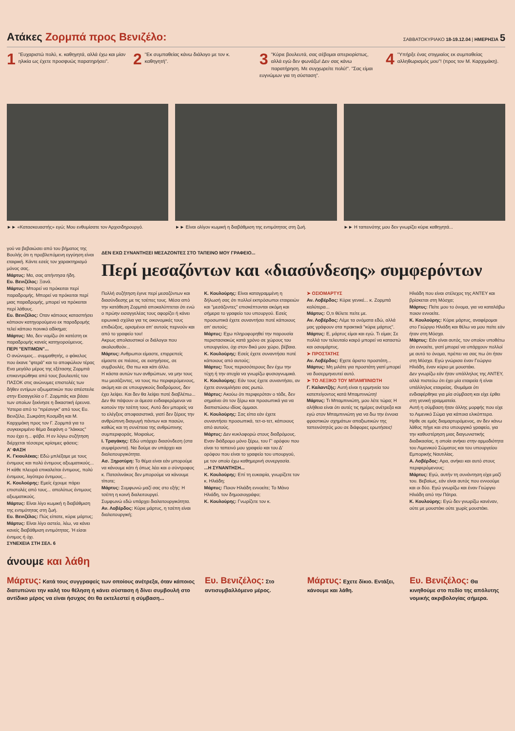Ατάκες Ζορμπά προς Βενιζέλο:
ΣΑΒΒΑΤΟΚΥΡΙΑΚΟ 18-19.12.04 | ΗΜΕΡΗΣΙΑ 5
1 "Ευχαριστώ πολύ, κ. καθηγητά, αλλά έχω και μίαν ηλικία ως έχετε προσφυώς παρατηρήσει".
2 "Εκ συμπαθείας κάνω διάλογο με τον κ. καθηγητή".
3 "Κύριε βουλευτά, σας σέβομαι απεριορίστως, αλλά εγώ δεν φωνάζω! Δεν σας κάνω παρατήρηση. Με συγχωρείτε πολύ!". "Σας είμαι ευγνώμων για τη σύσταση".
4 "Υπήρξε ένας στιγμιαίος εκ συμπαθείας αλληθωρισμός μου"! (προς τον Μ. Καρχιμάκη).
►► «Κατασκευαστής» εγώ; Μου ενθυμίσατε τον Αρχισιδηρουργό.
►► Είναι ολίγον κωμική η διαβάθμιση της εντιμότητας στη ζωή.
►► Η ταπεινότης μου δεν γνωρίζει κύριε καθηγητά...
γού να βεβαιώσει από του βήματος της Βουλής ότι η προβλεπόμενη εγγύηση είναι εταιρική. Κάντε εσείς τον χαρακτηρισμό μόνος σας.
Μάρτυς: Μα, σας απήντησα ήδη.
Ευ. Βενιζέλος: Ξανά.
Μάρτυς: Μπορεί να πρόκειται περί παραδρομής. Μπορεί να πρόκειται περί μιας παραδρομής, μπορεί να πρόκειται περί λάθους.
Ευ. Βενιζέλος: Οταν κάποιος κατασπήσει κάποιον κατηγορούμενο εκ παραδρομής τελεί κάποιο ποινικό αδίκημα;
Μάρτυς: Μα, δεν νομίζω ότι κατέστη εκ παραδρομής κανείς κατηγορούμενος.
ΠΕΡΙ "ΕΝΤΙΜΩΝ"...
Ο ανώνυμος... συμμαθητής, ο φάκελος που έκανε "φτερά" και το αποφώλιον τέρας
Ενα μεγάλο μέρος της εξέτασης Ζορμπά επικεντρώθηκε από τους βουλευτές του ΠΑΣΟΚ στις ανώνυμες επιστολές των δήθεν εντίμων αξιωματικών που απέστειλε στην Εισαγγελία ο Γ. Ζορμπάς και βάσει των οποίων ξεκίνησε η δικαστική έρευνα. Υστερα από το "πρέσινγκ" από τους Ευ. Βενιζέλο, Σωκράτη Κοσμίδη και Μ. Καρχιμάκη προς τον Γ. Ζορμπά για το συγκεκριμένο θέμα διεφάνη ο "λάκκος" που έχει η... φάβα. Η εν λόγω συζήτηση διέρχεται τέσσερις κρίσιμες φάσεις:
Α' ΦΑΣΗ
Κ. Γκιουλέκας: Εδώ μπλέξαμε με τους έντιμους και πολύ έντιμους αξιωματικούς... Η κάθε πλευρά επικαλείται έντιμους, πολύ έντιμους, λιγότερο έντιμους...
Κ. Κουλούρης: Εμείς έχουμε πάρει επιστολές από τους... απολύτως έντιμους αξιωματικούς.
Μάρτυς: Είναι λίγο κωμική η διαβάθμιση της εντιμότητας στη ζωή.
Ευ. Βενιζέλος: Πώς είπατε, κύριε μάρτυς;
Μάρτυς: Είναι λίγο αστείο, λέω, να κάνει κανείς διαβάθμιση εντιμότητας. Ή είσαι έντιμος ή όχι.
ΣΥΝΕΧΕΙΑ ΣΤΗ ΣΕΛ. 6
ΔΕΝ ΕΧΩ ΣΥΝΑΝΤΗΣΕΙ ΜΕΣΑΖΟΝΤΕΣ ΣΤΟ ΤΑΠΕΙΝΟ ΜΟΥ ΓΡΑΦΕΙΟ...
Περί μεσαζόντων και «διασύνδεσης» συμφερόντων
Πολλή συζήτηση έγινε περί μεσαζόντων και διασύνδεσης με τις τσέπες τους. Μέσα από την κατάθεση Ζορμπά αποκαλύπτεται ότι ενώ ο πρώην εισαγγελέας τους αφορίζει ή κάνει ειρωνικά σχόλια για τις οικονομικές τους επιδιώξεις, ορισμένοι απ' αυτούς περνούν και από το γραφείο του!
Ακρως απολαυστικοί οι διάλογοι που ακολουθούν...
Μάρτυς: Ανθρωποι είμαστε, επιρρεπείς είμαστε σε πιέσεις, σε εισηγήσεις, σε συμβουλές. Θα πω και κάτι άλλο.
Η κάστα αυτών των ανθρώπων, να μην τους πω μεσάζοντες, να τους πω περιφερόμενους, ακόμη και σε υπουργικούς διαδρόμους, δεν έχει λείψει. Και δεν θα λείψει ποτέ διαβλέπω...
Δεν θα πάψουν οι άμεσα ενδιαφερόμενοι να κοιτούν την τσέπη τους. Αυτό δεν μπορείς να το ελέγξεις αποφασιστικά, γιατί δεν ξέρεις την ανθρώπινη διαγωγή πάντων και πασών, καθώς και τη συνέπεια της ανθρώπινης συμπεριφοράς. Μοιραίως.
Ι. Τραγάκης: Εδώ υπάρχει διασύνδεση (στα συμφέροντα). Να δούμε αν υπάρχει και διαλειτουργικότητα.
Ασ. Ξηροτύρη: Το θέμα είναι εάν μπορούμε να κάνουμε κάτι ή όπως λέει και ο σύντροφος κ. Πατσιλινάκος δεν μπορούμε να κάνουμε τίποτε;
Μάρτυς: Συμφωνώ μαζί σας στο εξής: Η τσέπη η κοινή διαλειτουργεί.
Συμφωνώ εδώ υπάρχει διαλειτουργικότητα.
Αν. Λοβέρδος: Κύριε μάρτυς, η τσέπη είναι διαλειτουργική;
Κ. Κουλούρης: Είναι καταγραμμένη η δήλωσή σας ότι πολλοί εκπρόσωποι εταιρειών και "μεσάζοντες" επισκέπτονται ακόμη και σήμερα το γραφείο του υπουργού. Εσείς προσωπικά έχετε συναντήσει ποτέ κάποιους απ' αυτούς;
Μάρτυς: Εχω πληροφορηθεί την παρουσία περιστασιακώς κατά χρόνο σε χώρους του υπουργείου, όχι στον δικό μου χώρο, βέβαια.
Κ. Κουλούρης: Εσείς έχετε συναντήσει ποτέ κάποιους από αυτούς;
Μάρτυς: Τους περισσότερους δεν έχω την τύχη ή την ατυχία να γνωρίζω φυσιογνωμικά.
Κ. Κουλούρης: Εάν τους έχετε συναντήσει, αν έχετε συνομιλήσει σας ρωτώ.
Μάρτυς: Ακούω ότι περιφερόταν ο τάδε, δεν σημαίνει ότι τον ξέρω και προσωπικά για να διαπιστώσω ιδίοις όμμασι.
Κ. Κουλούρης: Σας είπα εάν έχετε συναντήσει προσωπικά, τετ-α-τετ, κάποιους από αυτούς.
Μάρτυς: Δεν κυκλοφορώ στους διαδρόμους. Εναν διάδρομο μόνο ξέρω, του Γ' ορόφου που είναι το ταπεινό μου γραφείο και του Δ' ορόφου που είναι το γραφείο του υπουργού, με τον οποίο έχω καθημερινή συνεργασία.
...Η ΣΥΝΑΝΤΗΣΗ...
Κ. Κουλούρης: Επί τη ευκαιρία, γνωρίζετε τον κ. Ηλιάδη;
Μάρτυς: Ποιον Ηλιάδη εννοείτε; Το Μάνο Ηλιάδη, τον δημοσιογράφο;
Κ. Κουλούρης: Γνωρίζετε τον κ.
➤ ΟΣΙΟΜΑΡΤΥΣ
Αν. Λοβέρδος: Κύριε γενικέ... κ. Ζορμπά καλύτερα...
Μάρτυς: Ο,τι θέλετε πείτε με.
Αν. Λοβέρδος: Λέμε τα ονόματα εδώ, αλλά μας γράφουν στα πρακτικά "κύριε μάρτυς".
Μάρτυς: Ε, μάρτυς είμαι και εγώ. Τι είμαι; Σε πολλά τον τελευταίο καιρό μπορεί να καταστώ και οσιομάρτυς.
➤ ΠΡΟΣΤΑΤΗΣ
Αν. Λοβέρδος: Εχετε άριστο προστάτη...
Μάρτυς: Μη μιλάτε για προστάτη γιατί μπορεί να δυσερμηνευτεί αυτό.
➤ ΤΟ ΛΕΞΙΚΟ ΤΟΥ ΜΠΑΜΠΙΝΙΩΤΗ
Γ. Καλαντζής: Αυτή είναι η ερμηνεία του κατεπείγοντος κατά Μπαμπινιώτη!
Μάρτυς: Τι Μπαμπινιώτη, μου λέτε τώρα; Η αλήθεια είναι ότι αυτές τις ημέρες ανέτρεξα και εγώ στον Μπαμπινιώτη για να δω την έννοια φραστικών σχημάτων απαξιωτικών της ταπεινότητός μου σε διάφορες ερωτήσεις!
Ηλιάδη που είναι στέλεχος της ΑΝΤΕΥ και βρίσκεται στη Μόσχα;
Μάρτυς: Πείτε μου το όνομα, για να καταλάβω ποιον εννοείτε.
Κ. Κουλούρης: Κύριε μάρτυς, αναφέρομαι στο Γεώργιο Ηλιάδη και θέλω να μου πείτε εάν ήταν στη Μόσχα.
Μάρτυς: Εάν είναι αυτός, τον οποίον υποθέτω ότι εννοείτε, γιατί μπορεί να υπάρχουν πολλοί με αυτό το όνομα, πρέπει να σας πω ότι ήταν στη Μόσχα. Εγώ γνώρισα έναν Γεώργιο Ηλιάδη, έναν κύριο με μουστάκι.
Δεν γνωρίζω εάν ήταν υπάλληλος της ΑΝΤΕΥ, αλλά πιστεύω ότι έχει μία εταιρεία ή είναι υπάλληλος εταιρείας. Θυμάμαι ότι ενδιαφέρθηκε για μία σύμβαση και είχε έρθει στη γενική γραμματεία.
Αυτή η σύμβαση ήταν άλλης μορφής που είχε το Λιμενικό Σώμα για κάποια ελικόπτερα.
Ηρθε σε εμάς διαμαρτυρόμενος, αν δεν κάνω λάθος πήγε και στο υπουργικό γραφείο, για την καθυστέρηση μιας διαγωνιστικής διαδικασίας, η οποία ανήκει στην αρμοδιότητα του Λιμενικού Σώματος και του υπουργείου Εμπορικής Ναυτιλίας.
Α. Λοβέρδος: Αρα, ανήκει και αυτό στους περιφερόμενους;
Μάρτυς: Εγώ, αυτήν τη συνάντηση είχα μαζί του. Βεβαίως, εάν είναι αυτός που εννοούμε και οι δύο. Εγώ γνωρίζω και έναν Γεώργιο Ηλιάδη από την Πάτρα.
Κ. Κουλούρης: Εγώ δεν γνωρίζω κανέναν, ούτε με μουστάκι ούτε χωρίς μουστάκι.
άνουμε και λάθη
Μάρτυς: Κατά τους συγγραφείς των οποίους ανέτρεξα, όταν κάποιος διατυπώνει την καλή του θέληση ή κάνει σύσταση ή δίνει συμβουλή στο αντίδικο μέρος να είναι ήσυχος ότι θα εκτελεστεί η σύμβαση...
Ευ. Βενιζέλος: Στο αντισυμβαλλόμενο μέρος.
Μάρτυς: Εχετε δίκιο. Εντάξει, κάνουμε και λάθη.
Ευ. Βενιζέλος: Θα κινηθούμε στο πεδίο της απόλυτης νομικής ακριβολογίας σήμερα.